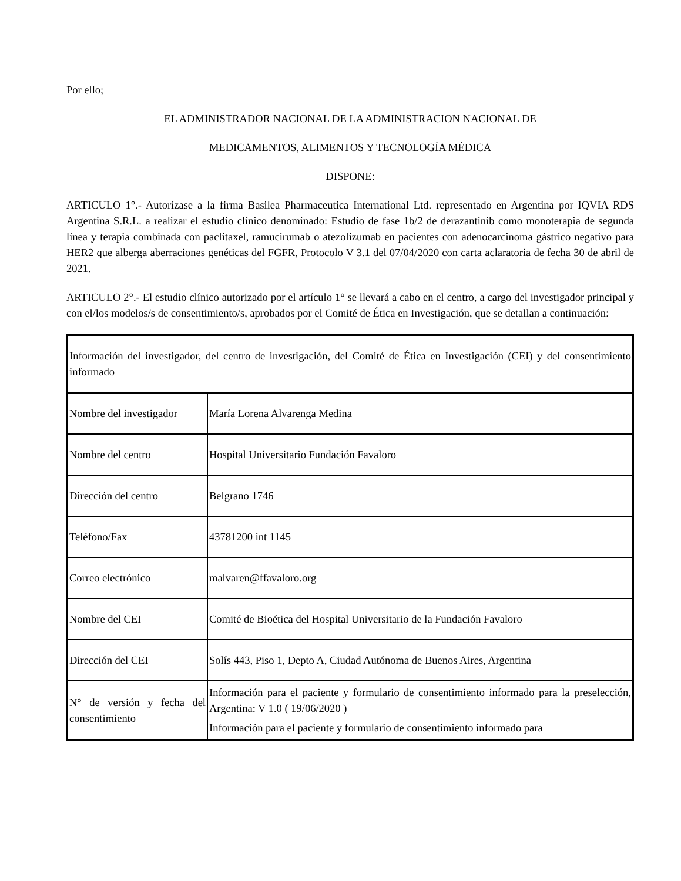Por ello;
EL ADMINISTRADOR NACIONAL DE LA ADMINISTRACION NACIONAL DE
MEDICAMENTOS, ALIMENTOS Y TECNOLOGÍA MÉDICA
DISPONE:
ARTICULO 1°.- Autorízase a la firma Basilea Pharmaceutica International Ltd. representado en Argentina por IQVIA RDS Argentina S.R.L. a realizar el estudio clínico denominado: Estudio de fase 1b/2 de derazantinib como monoterapia de segunda línea y terapia combinada con paclitaxel, ramucirumab o atezolizumab en pacientes con adenocarcinoma gástrico negativo para HER2 que alberga aberraciones genéticas del FGFR, Protocolo V 3.1 del 07/04/2020 con carta aclaratoria de fecha 30 de abril de 2021.
ARTICULO 2°.- El estudio clínico autorizado por el artículo 1° se llevará a cabo en el centro, a cargo del investigador principal y con el/los modelos/s de consentimiento/s, aprobados por el Comité de Ética en Investigación, que se detallan a continuación:
| Información del investigador, del centro de investigación, del Comité de Ética en Investigación (CEI) y del consentimiento informado | |
| Nombre del investigador | María Lorena Alvarenga Medina |
| Nombre del centro | Hospital Universitario Fundación Favaloro |
| Dirección del centro | Belgrano 1746 |
| Teléfono/Fax | 43781200 int 1145 |
| Correo electrónico | malvaren@ffavaloro.org |
| Nombre del CEI | Comité de Bioética del Hospital Universitario de la Fundación Favaloro |
| Dirección del CEI | Solís 443, Piso 1, Depto A, Ciudad Autónoma de Buenos Aires, Argentina |
| N° de versión y fecha del consentimiento | Información para el paciente y formulario de consentimiento informado para la preselección, Argentina: V 1.0 ( 19/06/2020 ) Información para el paciente y formulario de consentimiento informado para |